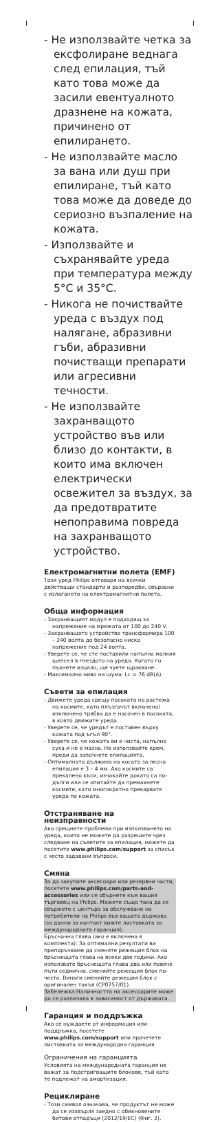- Не използвайте четка за ексфолиране веднага след епилация, тъй като това може да засили евентуалното дразнене на кожата, причинено от епилирането.
- Не използвайте масло за вана или душ при епилиране, тъй като това може да доведе до сериозно възпаление на кожата.
- Използвайте и съхранявайте уреда при температура между 5°C и 35°C.
- Никога не почиствайте уреда с въздух под налягане, абразивни гъби, абразивни почистващи препарати или агресивни течности.
- Не използвайте захранващото устройство във или близо до контакти, в които има включен електрически освежител за въздух, за да предотвратите непоправима повреда на захранващото устройство.
Електромагнитни полета (EMF)
Този уред Philips отговаря на всички действащи стандарти и разпоредби, свързани с излагането на електромагнитни полета.
Обща информация
- Захранващият модул е подходящ за напрежение на мрежата от 100 до 240 V.
- Захранващото устройство трансформира 100 – 240 волта до безопасно ниско напрежение под 24 волта.
- Уверете се, че сте поставили напълно малкия щепсел в гнездото на уреда. Когато го пъхнете изцяло, ще чуете щракване.
- Максимално ниво на шума: Lc = 76 dB(A).
Съвети за епилация
- Движете уреда срещу посоката на растежа на космите, като плъзгачът включено/изключено трябва да е насочен в посоката, в която движите уреда.
- Уверете се, че уредът е поставен върху кожата под ъгъл 90°.
- Уверете се, че кожата ви е чиста, напълно суха и не е мазна. Не използвайте крем, преди да започнете епилацията.
- Оптималната дължина на косата за лесна епилация е 3 – 4 мм. Ако космите са прекалено къси, изчакайте докато са по-дълги или се опитайте да премахнете космите, като многократно прекарвате уреда по кожата.
Отстраняване на неизправности
Ако срещнете проблеми при използването на уреда, които не можете да разрешите чрез следване на съветите за епилация, можете да посетите www.philips.com/support за списък с често задавани въпроси.
Смяна
За да закупите аксесоари или резервни части, посетете www.philips.com/parts-and-accessories или се обърнете към вашия търговец на Philips. Можете също така да се свържете с центъра за обслужване на потребители на Philips във вашата държава (за данни за контакт вижте листовката за международната гаранция).
Бръсначна глава (ако е включена в комплекта): За оптимални резултати ви препоръчваме да сменяте режещия блок на бръснещата глава на всеки две години. Ако използвате бръснещата глава два или повече пъти седмично, сменяйте режещия блок по-често. Винаги сменяйте режещия блок с оригинален такъв (CP0757/01).
Забележка:Наличността на аксесоарите може да се различава в зависимост от държавата.
Гаранция и поддръжка
Ако се нуждаете от информация или поддръжка, посетете www.philips.com/support или прочетете листовката за международна гаранция.
Ограничения на гаранцията
Условията на международната гаранция не важат за подстригващите блокове, тъй като те подлежат на амортизация.
Рециклиране
- Този символ означава, че продуктът не може да се изхвърля заедно с обикновените битови отпадъци (2012/19/ЕС) (Фиг. 2).